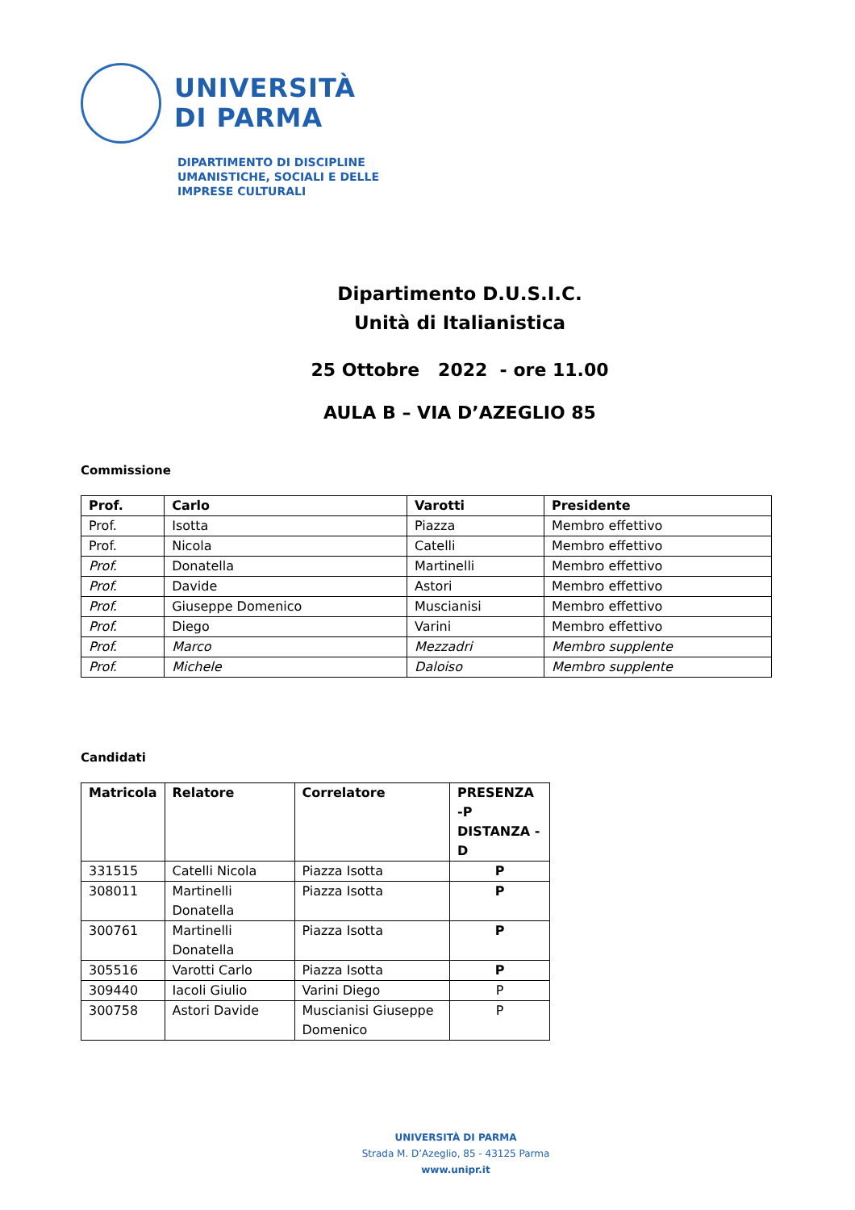UNIVERSITÀ
DI PARMA
DIPARTIMENTO DI DISCIPLINE
UMANISTICHE, SOCIALI E DELLE
IMPRESE CULTURALI
Dipartimento D.U.S.I.C.
Unità di Italianistica
25 Ottobre 2022 - ore 11.00
AULA B – VIA D’AZEGLIO 85
Commissione
| Prof. | Carlo | Varotti | Presidente |
| --- | --- | --- | --- |
| Prof. | Isotta | Piazza | Membro effettivo |
| Prof. | Nicola | Catelli | Membro effettivo |
| Prof. | Donatella | Martinelli | Membro effettivo |
| Prof. | Davide | Astori | Membro effettivo |
| Prof. | Giuseppe Domenico | Muscianisi | Membro effettivo |
| Prof. | Diego | Varini | Membro effettivo |
| Prof. | Marco | Mezzadri | Membro supplente |
| Prof. | Michele | Daloiso | Membro supplente |
Candidati
| Matricola | Relatore | Correlatore | PRESENZA -P DISTANZA -D |
| --- | --- | --- | --- |
| 331515 | Catelli Nicola | Piazza Isotta | P |
| 308011 | Martinelli Donatella | Piazza Isotta | P |
| 300761 | Martinelli Donatella | Piazza Isotta | P |
| 305516 | Varotti Carlo | Piazza Isotta | P |
| 309440 | Iacoli Giulio | Varini Diego | P |
| 300758 | Astori Davide | Muscianisi Giuseppe Domenico | P |
UNIVERSITÀ DI PARMA
Strada M. D’Azeglio, 85 - 43125 Parma
www.unipr.it